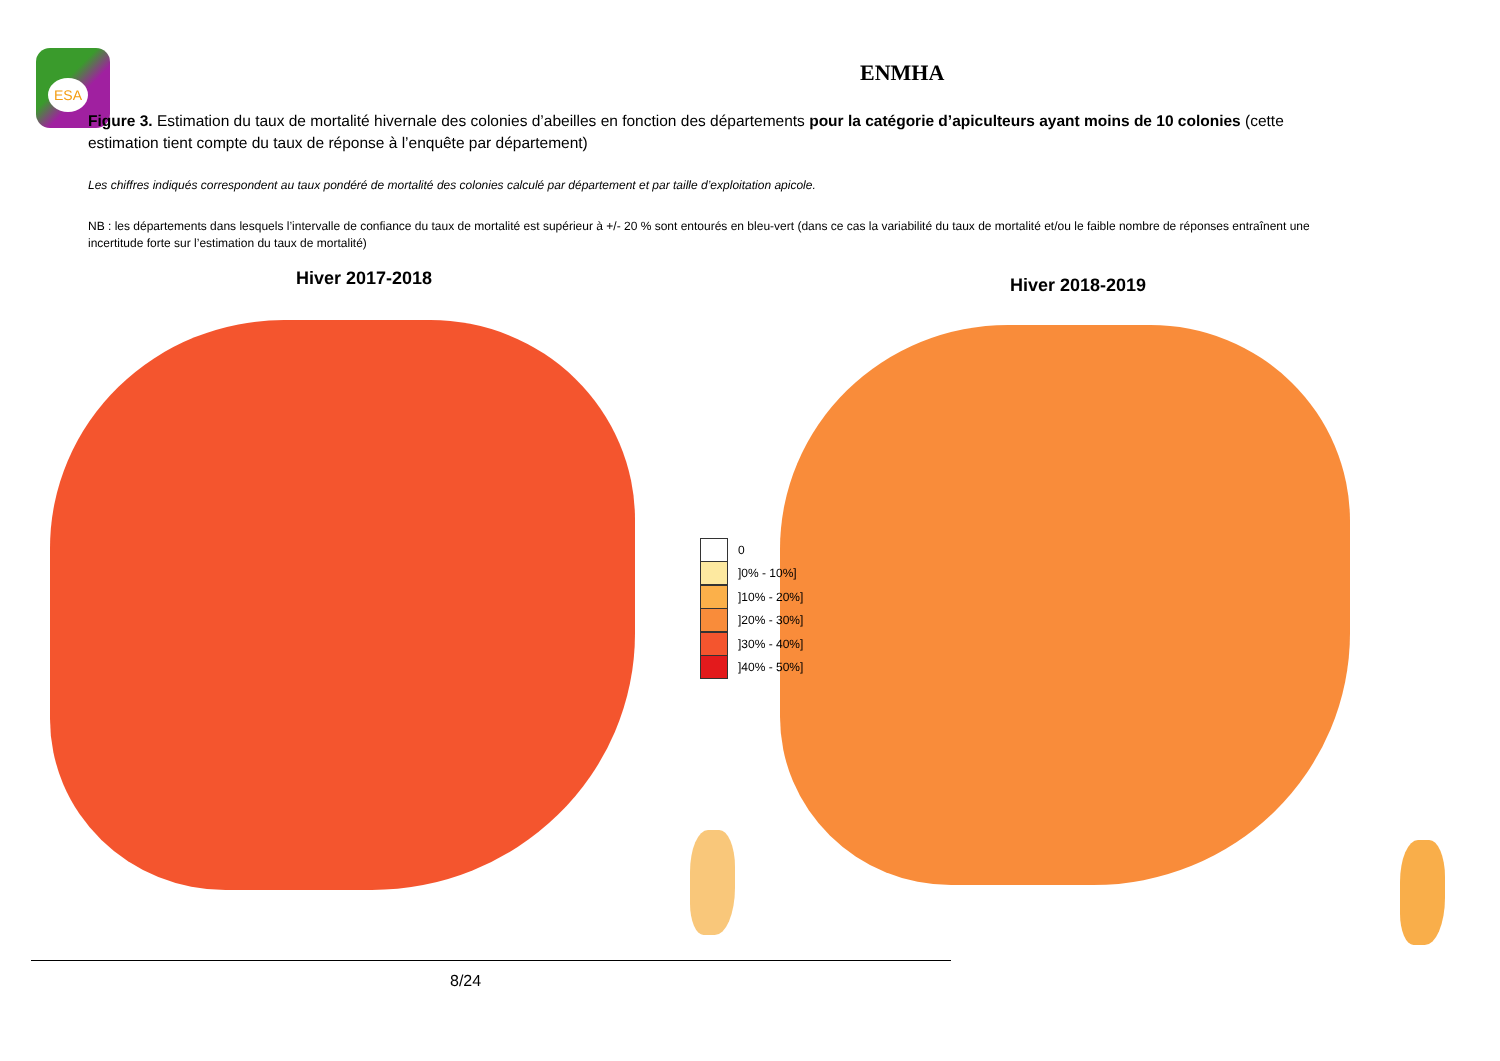ESA
ENMHA
Figure 3. Estimation du taux de mortalité hivernale des colonies d’abeilles en fonction des départements pour la catégorie d’apiculteurs ayant moins de 10 colonies (cette estimation tient compte du taux de réponse à l’enquête par département)
Les chiffres indiqués correspondent au taux pondéré de mortalité des colonies calculé par département et par taille d’exploitation apicole.
NB : les départements dans lesquels l’intervalle de confiance du taux de mortalité est supérieur à +/- 20 % sont entourés en bleu-vert (dans ce cas la variabilité du taux de mortalité et/ou le faible nombre de réponses entraînent une incertitude forte sur l’estimation du taux de mortalité)
Hiver 2017-2018 Hiver 2018-2019
0
]0% - 10%]
]10% - 20%]
]20% - 30%]
]30% - 40%]
]40% - 50%]
8/24